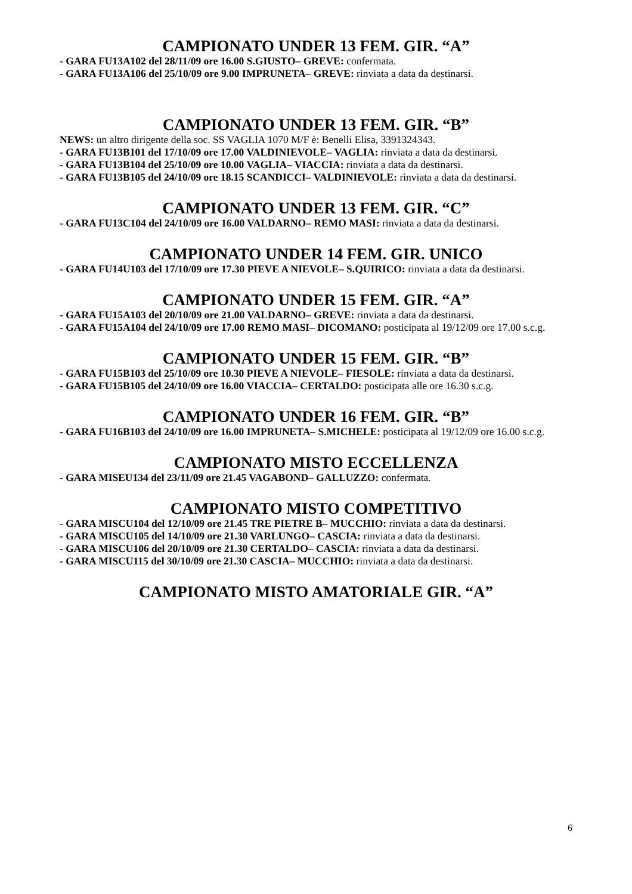CAMPIONATO UNDER 13 FEM. GIR. “A”
- GARA FU13A102 del 28/11/09 ore 16.00 S.GIUSTO– GREVE: confermata.
- GARA FU13A106 del 25/10/09 ore 9.00 IMPRUNETA– GREVE: rinviata a data da destinarsi.
CAMPIONATO UNDER 13 FEM. GIR. “B”
NEWS: un altro dirigente della soc. SS VAGLIA 1070 M/F è: Benelli Elisa, 3391324343.
- GARA FU13B101 del 17/10/09 ore 17.00 VALDINIEVOLE– VAGLIA: rinviata a data da destinarsi.
- GARA FU13B104 del 25/10/09 ore 10.00 VAGLIA– VIACCIA: rinviata a data da destinarsi.
- GARA FU13B105 del 24/10/09 ore 18.15 SCANDICCI– VALDINIEVOLE: rinviata a data da destinarsi.
CAMPIONATO UNDER 13 FEM. GIR. “C”
- GARA FU13C104 del 24/10/09 ore 16.00 VALDARNO– REMO MASI: rinviata a data da destinarsi.
CAMPIONATO UNDER 14 FEM. GIR. UNICO
- GARA FU14U103 del 17/10/09 ore 17.30 PIEVE A NIEVOLE– S.QUIRICO: rinviata a data da destinarsi.
CAMPIONATO UNDER 15 FEM. GIR. “A”
- GARA FU15A103 del 20/10/09 ore 21.00 VALDARNO– GREVE: rinviata a data da destinarsi.
- GARA FU15A104 del 24/10/09 ore 17.00 REMO MASI– DICOMANO: posticipata al 19/12/09 ore 17.00 s.c.g.
CAMPIONATO UNDER 15 FEM. GIR. “B”
- GARA FU15B103 del 25/10/09 ore 10.30 PIEVE A NIEVOLE– FIESOLE: rinviata a data da destinarsi.
- GARA FU15B105 del 24/10/09 ore 16.00 VIACCIA– CERTALDO: posticipata alle ore 16.30 s.c.g.
CAMPIONATO UNDER 16 FEM. GIR. “B”
- GARA FU16B103 del 24/10/09 ore 16.00 IMPRUNETA– S.MICHELE: posticipata al 19/12/09 ore 16.00 s.c.g.
CAMPIONATO MISTO ECCELLENZA
- GARA MISEU134 del 23/11/09 ore 21.45 VAGABOND– GALLUZZO: confermata.
CAMPIONATO MISTO COMPETITIVO
- GARA MISCU104 del 12/10/09 ore 21.45 TRE PIETRE B– MUCCHIO: rinviata a data da destinarsi.
- GARA MISCU105 del 14/10/09 ore 21.30 VARLUNGO– CASCIA: rinviata a data da destinarsi.
- GARA MISCU106 del 20/10/09 ore 21.30 CERTALDO– CASCIA: rinviata a data da destinarsi.
- GARA MISCU115 del 30/10/09 ore 21.30 CASCIA– MUCCHIO: rinviata a data da destinarsi.
CAMPIONATO MISTO AMATORIALE GIR. “A”
6